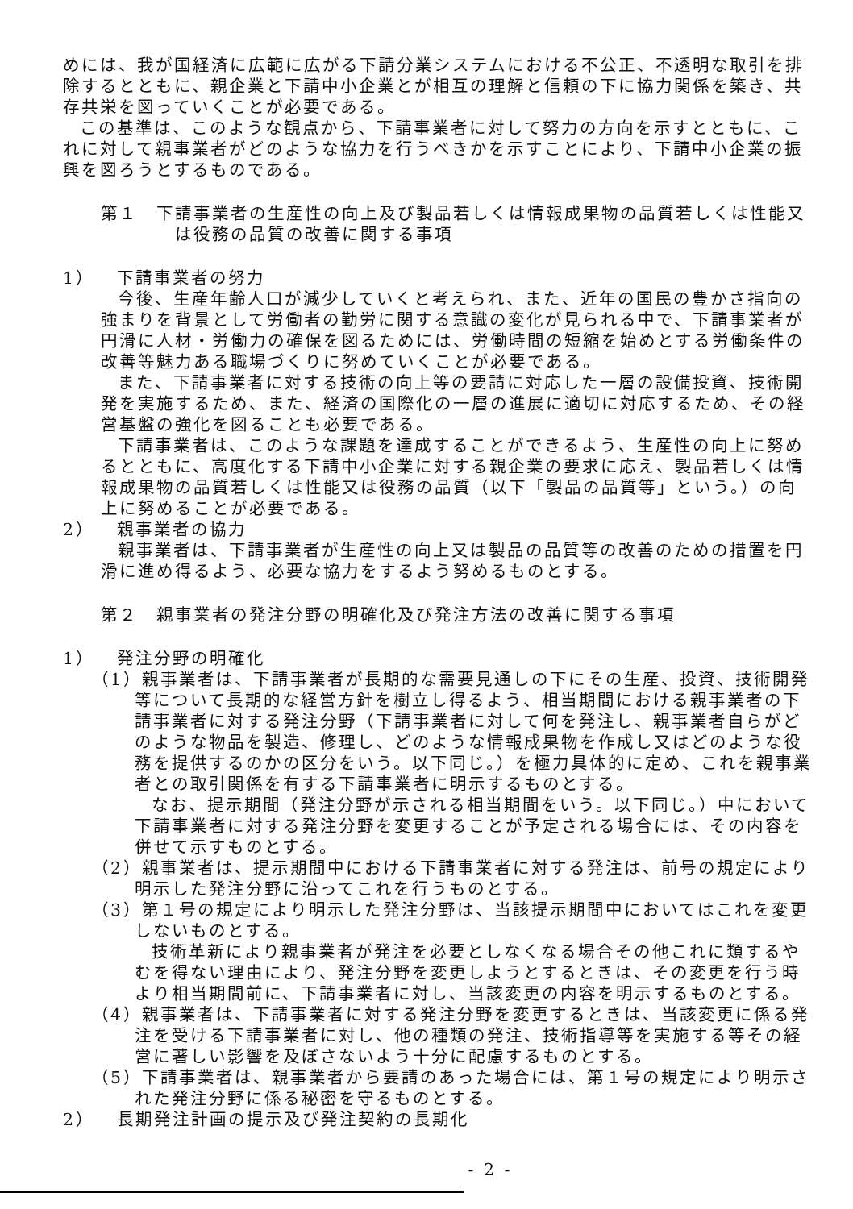めには、我が国経済に広範に広がる下請分業システムにおける不公正、不透明な取引を排除するとともに、親企業と下請中小企業とが相互の理解と信頼の下に協力関係を築き、共存共栄を図っていくことが必要である。
この基準は、このような観点から、下請事業者に対して努力の方向を示すとともに、これに対して親事業者がどのような協力を行うべきかを示すことにより、下請中小企業の振興を図ろうとするものである。
第１　下請事業者の生産性の向上及び製品若しくは情報成果物の品質若しくは性能又は役務の品質の改善に関する事項
1） 下請事業者の努力
今後、生産年齢人口が減少していくと考えられ、また、近年の国民の豊かさ指向の強まりを背景として労働者の勤労に関する意識の変化が見られる中で、下請事業者が円滑に人材・労働力の確保を図るためには、労働時間の短縮を始めとする労働条件の改善等魅力ある職場づくりに努めていくことが必要である。
また、下請事業者に対する技術の向上等の要請に対応した一層の設備投資、技術開発を実施するため、また、経済の国際化の一層の進展に適切に対応するため、その経営基盤の強化を図ることも必要である。
下請事業者は、このような課題を達成することができるよう、生産性の向上に努めるとともに、高度化する下請中小企業に対する親企業の要求に応え、製品若しくは情報成果物の品質若しくは性能又は役務の品質（以下「製品の品質等」という。）の向上に努めることが必要である。
2） 親事業者の協力
親事業者は、下請事業者が生産性の向上又は製品の品質等の改善のための措置を円滑に進め得るよう、必要な協力をするよう努めるものとする。
第２　親事業者の発注分野の明確化及び発注方法の改善に関する事項
1） 発注分野の明確化
（1）親事業者は、下請事業者が長期的な需要見通しの下にその生産、投資、技術開発等について長期的な経営方針を樹立し得るよう、相当期間における親事業者の下請事業者に対する発注分野（下請事業者に対して何を発注し、親事業者自らがどのような物品を製造、修理し、どのような情報成果物を作成し又はどのような役務を提供するのかの区分をいう。以下同じ。）を極力具体的に定め、これを親事業者との取引関係を有する下請事業者に明示するものとする。
なお、提示期間（発注分野が示される相当期間をいう。以下同じ。）中において下請事業者に対する発注分野を変更することが予定される場合には、その内容を併せて示すものとする。
（2）親事業者は、提示期間中における下請事業者に対する発注は、前号の規定により明示した発注分野に沿ってこれを行うものとする。
（3）第１号の規定により明示した発注分野は、当該提示期間中においてはこれを変更しないものとする。
技術革新により親事業者が発注を必要としなくなる場合その他これに類するやむを得ない理由により、発注分野を変更しようとするときは、その変更を行う時より相当期間前に、下請事業者に対し、当該変更の内容を明示するものとする。
（4）親事業者は、下請事業者に対する発注分野を変更するときは、当該変更に係る発注を受ける下請事業者に対し、他の種類の発注、技術指導等を実施する等その経営に著しい影響を及ぼさないよう十分に配慮するものとする。
（5）下請事業者は、親事業者から要請のあった場合には、第１号の規定により明示された発注分野に係る秘密を守るものとする。
2） 長期発注計画の提示及び発注契約の長期化
- 2 -